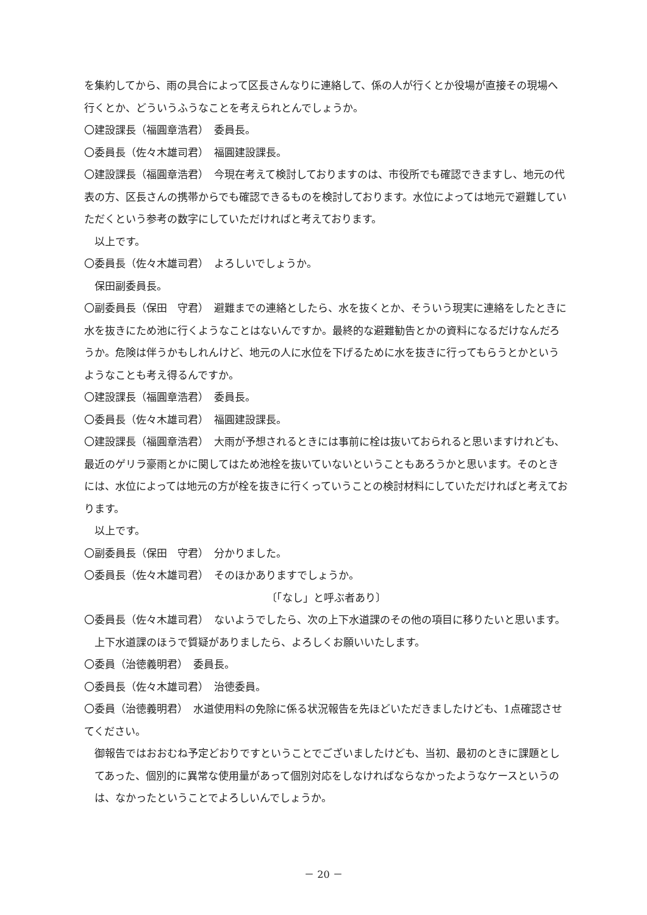を集約してから、雨の具合によって区長さんなりに連絡して、係の人が行くとか役場が直接その現場へ行くとか、どういうふうなことを考えられとんでしょうか。
〇建設課長（福圓章浩君）　委員長。
〇委員長（佐々木雄司君）　福圓建設課長。
〇建設課長（福圓章浩君）　今現在考えて検討しておりますのは、市役所でも確認できますし、地元の代表の方、区長さんの携帯からでも確認できるものを検討しております。水位によっては地元で避難していただくという参考の数字にしていただければと考えております。
以上です。
〇委員長（佐々木雄司君）　よろしいでしょうか。
保田副委員長。
〇副委員長（保田　守君）　避難までの連絡としたら、水を抜くとか、そういう現実に連絡をしたときに水を抜きにため池に行くようなことはないんですか。最終的な避難勧告とかの資料になるだけなんだろうか。危険は伴うかもしれんけど、地元の人に水位を下げるために水を抜きに行ってもらうとかというようなことも考え得るんですか。
〇建設課長（福圓章浩君）　委員長。
〇委員長（佐々木雄司君）　福圓建設課長。
〇建設課長（福圓章浩君）　大雨が予想されるときには事前に栓は抜いておられると思いますけれども、最近のゲリラ豪雨とかに関してはため池栓を抜いていないということもあろうかと思います。そのときには、水位によっては地元の方が栓を抜きに行くっていうことの検討材料にしていただければと考えております。
以上です。
〇副委員長（保田　守君）　分かりました。
〇委員長（佐々木雄司君）　そのほかありますでしょうか。
〔「なし」と呼ぶ者あり〕
〇委員長（佐々木雄司君）　ないようでしたら、次の上下水道課のその他の項目に移りたいと思います。
上下水道課のほうで質疑がありましたら、よろしくお願いいたします。
〇委員（治徳義明君）　委員長。
〇委員長（佐々木雄司君）　治徳委員。
〇委員（治徳義明君）　水道使用料の免除に係る状況報告を先ほどいただきましたけども、1点確認させてください。
御報告ではおおむね予定どおりですということでございましたけども、当初、最初のときに課題としてあった、個別的に異常な使用量があって個別対応をしなければならなかったようなケースというのは、なかったということでよろしいんでしょうか。
－ 20 －